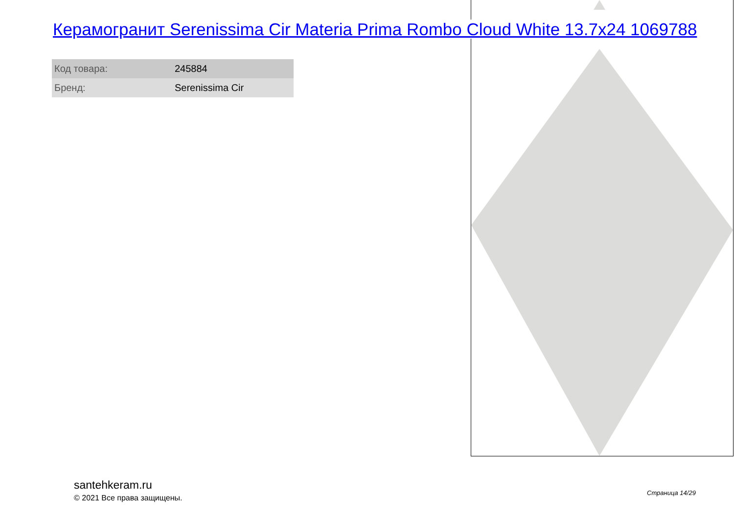Керамогранит Serenissima Cir Materia Prima Rombo Cloud White 13.7x24 1069788
| Код товара: | 245884 |
| Бренд: | Serenissima Cir |
santehkeram.ru
© 2021 Все права защищены.
Страница 14/29